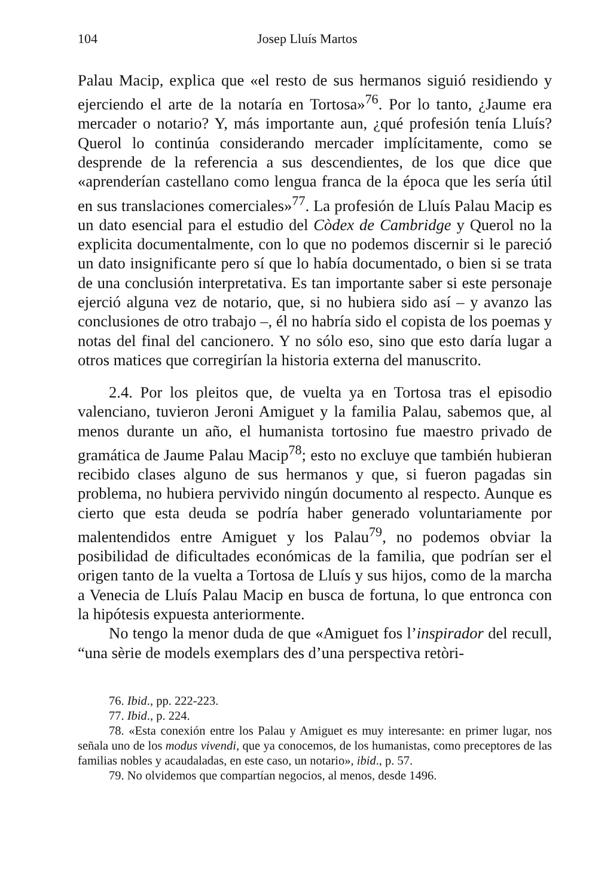104 Josep Lluís Martos
Palau Macip, explica que «el resto de sus hermanos siguió residiendo y ejerciendo el arte de la notaría en Tortosa»<sup>76</sup>. Por lo tanto, ¿Jaume era mercader o notario? Y, más importante aun, ¿qué profesión tenía Lluís? Querol lo continúa considerando mercader implícitamente, como se desprende de la referencia a sus descendientes, de los que dice que «aprenderían castellano como lengua franca de la época que les sería útil en sus translaciones comerciales»<sup>77</sup>. La profesión de Lluís Palau Macip es un dato esencial para el estudio del Còdex de Cambridge y Querol no la explicita documentalmente, con lo que no podemos discernir si le pareció un dato insignificante pero sí que lo había documentado, o bien si se trata de una conclusión interpretativa. Es tan importante saber si este personaje ejerció alguna vez de notario, que, si no hubiera sido así – y avanzo las conclusiones de otro trabajo –, él no habría sido el copista de los poemas y notas del final del cancionero. Y no sólo eso, sino que esto daría lugar a otros matices que corregirían la historia externa del manuscrito.
2.4. Por los pleitos que, de vuelta ya en Tortosa tras el episodio valenciano, tuvieron Jeroni Amiguet y la familia Palau, sabemos que, al menos durante un año, el humanista tortosino fue maestro privado de gramática de Jaume Palau Macip<sup>78</sup>; esto no excluye que también hubieran recibido clases alguno de sus hermanos y que, si fueron pagadas sin problema, no hubiera pervivido ningún documento al respecto. Aunque es cierto que esta deuda se podría haber generado voluntariamente por malentendidos entre Amiguet y los Palau<sup>79</sup>, no podemos obviar la posibilidad de dificultades económicas de la familia, que podrían ser el origen tanto de la vuelta a Tortosa de Lluís y sus hijos, como de la marcha a Venecia de Lluís Palau Macip en busca de fortuna, lo que entronca con la hipótesis expuesta anteriormente.
No tengo la menor duda de que «Amiguet fos l’inspirador del recull, “una sèrie de models exemplars des d’una perspectiva retòri-
76. Ibid., pp. 222-223.
77. Ibid., p. 224.
78. «Esta conexión entre los Palau y Amiguet es muy interesante: en primer lugar, nos señala uno de los modus vivendi, que ya conocemos, de los humanistas, como preceptores de las familias nobles y acaudaladas, en este caso, un notario», ibid., p. 57.
79. No olvidemos que compartían negocios, al menos, desde 1496.